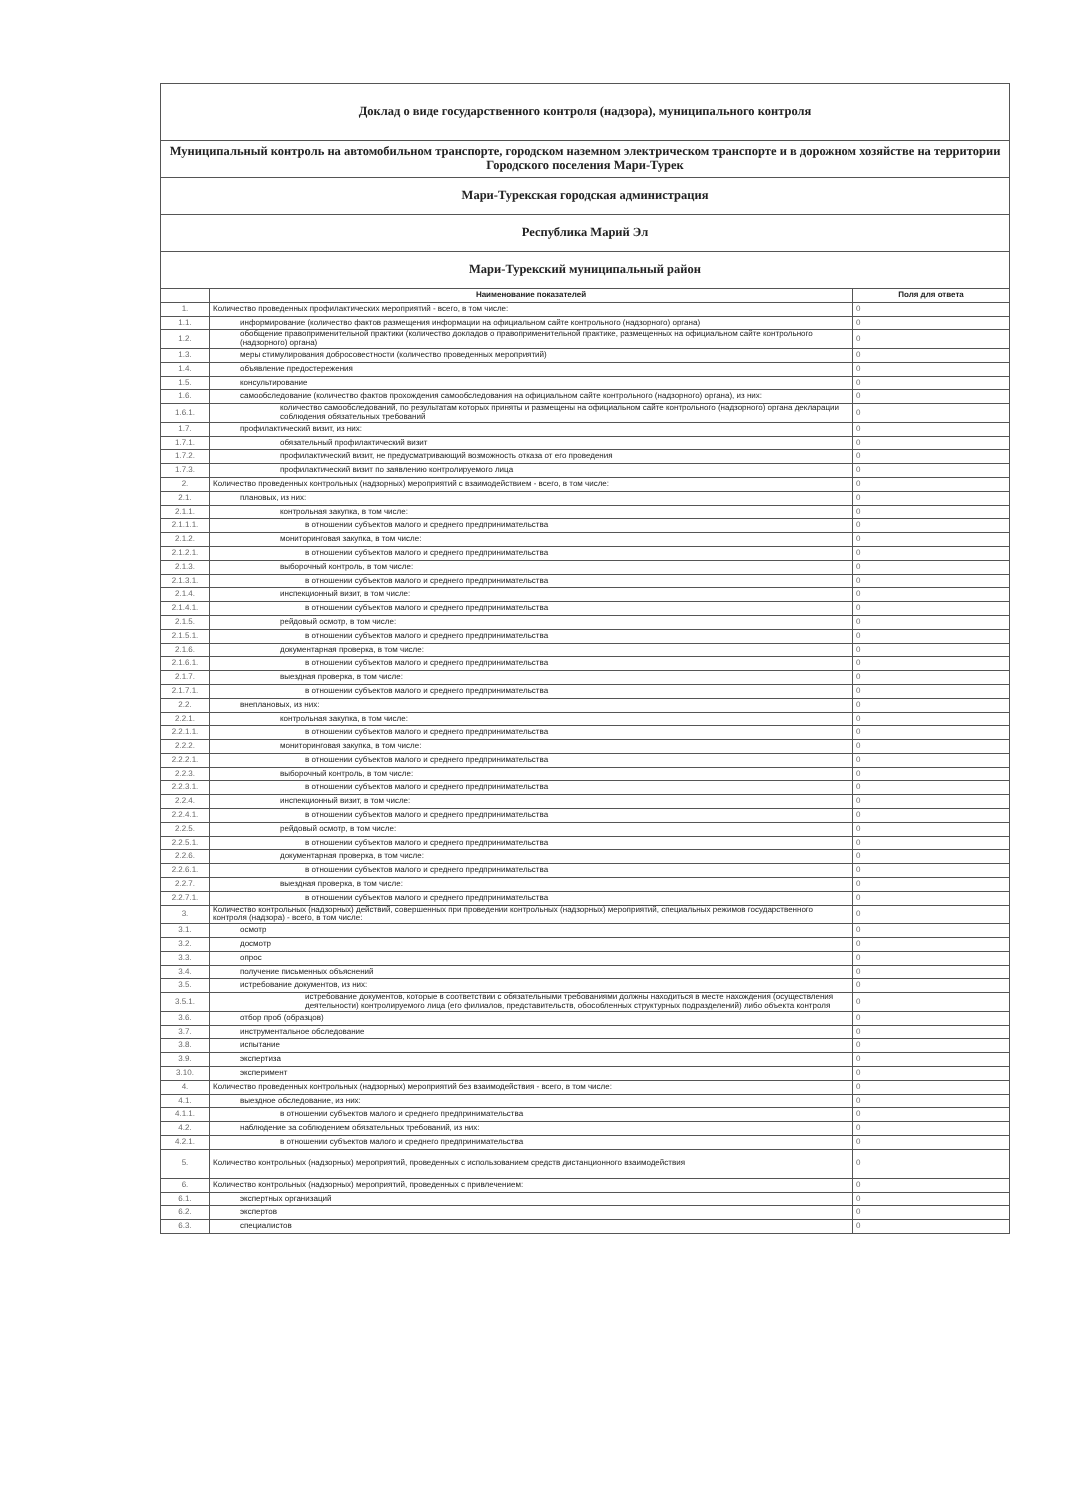| Доклад о виде государственного контроля (надзора), муниципального контроля | | |
| Муниципальный контроль на автомобильном транспорте, городском наземном электрическом транспорте и в дорожном хозяйстве на территории Городского поселения Мари-Турек | | |
| Мари-Турекская городская администрация | | |
| Республика Марий Эл | | |
| Мари-Турекский муниципальный район | | |
| | Наименование показателей | Поля для ответа |
| 1. | Количество проведенных профилактических мероприятий - всего, в том числе: | 0 |
| 1.1. | информирование (количество фактов размещения информации на официальном сайте контрольного (надзорного) органа) | 0 |
| 1.2. | обобщение правоприменительной практики (количество докладов о правоприменительной практике, размещенных на официальном сайте контрольного (надзорного) органа) | 0 |
| 1.3. | меры стимулирования добросовестности (количество проведенных мероприятий) | 0 |
| 1.4. | объявление предостережения | 0 |
| 1.5. | консультирование | 0 |
| 1.6. | самообследование (количество фактов прохождения самообследования на официальном сайте контрольного (надзорного) органа), из них: | 0 |
| 1.6.1. | количество самообследований, по результатам которых приняты и размещены на официальном сайте контрольного (надзорного) органа декларации соблюдения обязательных требований | 0 |
| 1.7. | профилактический визит, из них: | 0 |
| 1.7.1. | обязательный профилактический визит | 0 |
| 1.7.2. | профилактический визит, не предусматривающий возможность отказа от его проведения | 0 |
| 1.7.3. | профилактический визит по заявлению контролируемого лица | 0 |
| 2. | Количество проведенных контрольных (надзорных) мероприятий с взаимодействием - всего, в том числе: | 0 |
| 2.1. | плановых, из них: | 0 |
| 2.1.1. | контрольная закупка, в том числе: | 0 |
| 2.1.1.1. | в отношении субъектов малого и среднего предпринимательства | 0 |
| 2.1.2. | мониторинговая закупка, в том числе: | 0 |
| 2.1.2.1. | в отношении субъектов малого и среднего предпринимательства | 0 |
| 2.1.3. | выборочный контроль, в том числе: | 0 |
| 2.1.3.1. | в отношении субъектов малого и среднего предпринимательства | 0 |
| 2.1.4. | инспекционный визит, в том числе: | 0 |
| 2.1.4.1. | в отношении субъектов малого и среднего предпринимательства | 0 |
| 2.1.5. | рейдовый осмотр, в том числе: | 0 |
| 2.1.5.1. | в отношении субъектов малого и среднего предпринимательства | 0 |
| 2.1.6. | документарная проверка, в том числе: | 0 |
| 2.1.6.1. | в отношении субъектов малого и среднего предпринимательства | 0 |
| 2.1.7. | выездная проверка, в том числе: | 0 |
| 2.1.7.1. | в отношении субъектов малого и среднего предпринимательства | 0 |
| 2.2. | внеплановых, из них: | 0 |
| 2.2.1. | контрольная закупка, в том числе: | 0 |
| 2.2.1.1. | в отношении субъектов малого и среднего предпринимательства | 0 |
| 2.2.2. | мониторинговая закупка, в том числе: | 0 |
| 2.2.2.1. | в отношении субъектов малого и среднего предпринимательства | 0 |
| 2.2.3. | выборочный контроль, в том числе: | 0 |
| 2.2.3.1. | в отношении субъектов малого и среднего предпринимательства | 0 |
| 2.2.4. | инспекционный визит, в том числе: | 0 |
| 2.2.4.1. | в отношении субъектов малого и среднего предпринимательства | 0 |
| 2.2.5. | рейдовый осмотр, в том числе: | 0 |
| 2.2.5.1. | в отношении субъектов малого и среднего предпринимательства | 0 |
| 2.2.6. | документарная проверка, в том числе: | 0 |
| 2.2.6.1. | в отношении субъектов малого и среднего предпринимательства | 0 |
| 2.2.7. | выездная проверка, в том числе: | 0 |
| 2.2.7.1. | в отношении субъектов малого и среднего предпринимательства | 0 |
| 3. | Количество контрольных (надзорных) действий, совершенных при проведении контрольных (надзорных) мероприятий, специальных режимов государственного контроля (надзора) - всего, в том числе: | 0 |
| 3.1. | осмотр | 0 |
| 3.2. | досмотр | 0 |
| 3.3. | опрос | 0 |
| 3.4. | получение письменных объяснений | 0 |
| 3.5. | истребование документов, из них: | 0 |
| 3.5.1. | истребование документов, которые в соответствии с обязательными требованиями должны находиться в месте нахождения (осуществления деятельности) контролируемого лица (его филиалов, представительств, обособленных структурных подразделений) либо объекта контроля | 0 |
| 3.6. | отбор проб (образцов) | 0 |
| 3.7. | инструментальное обследование | 0 |
| 3.8. | испытание | 0 |
| 3.9. | экспертиза | 0 |
| 3.10. | эксперимент | 0 |
| 4. | Количество проведенных контрольных (надзорных) мероприятий без взаимодействия - всего, в том числе: | 0 |
| 4.1. | выездное обследование, из них: | 0 |
| 4.1.1. | в отношении субъектов малого и среднего предпринимательства | 0 |
| 4.2. | наблюдение за соблюдением обязательных требований, из них: | 0 |
| 4.2.1. | в отношении субъектов малого и среднего предпринимательства | 0 |
| 5. | Количество контрольных (надзорных) мероприятий, проведенных с использованием средств дистанционного взаимодействия | 0 |
| 6. | Количество контрольных (надзорных) мероприятий, проведенных с привлечением: | 0 |
| 6.1. | экспертных организаций | 0 |
| 6.2. | экспертов | 0 |
| 6.3. | специалистов | 0 |